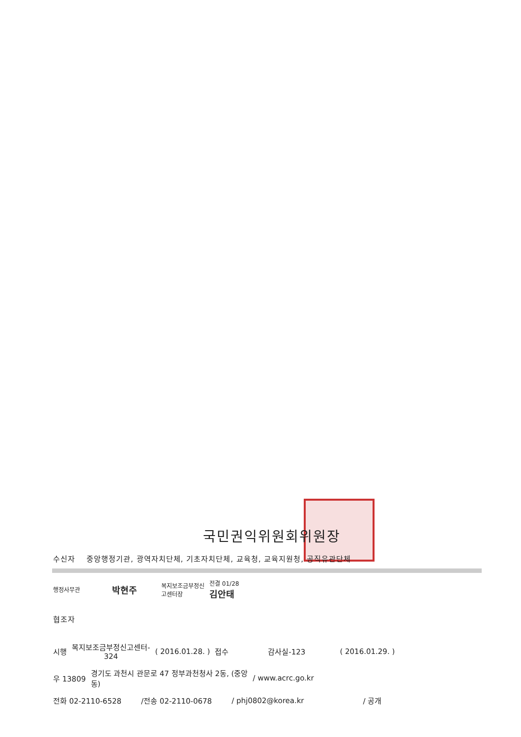국민권익위원회위원장
수신자 중앙행정기관, 광역자치단체, 기초자치단체, 교육청, 교육지원청, 공직유관단체
행정사무관 박현주 복지보조금부정신
고센터장 전결 01/28
김안태
협조자
시행 복지보조금부정신고센터-
324 ( 2016.01.28. ) 접수 감사실-123 ( 2016.01.29. )
우 13809 경기도 과천시 관문로 47 정부과천청사 2동, (중앙
동) / www.acrc.go.kr
전화 02-2110-6528 /전송 02-2110-0678 / phj0802@korea.kr / 공개